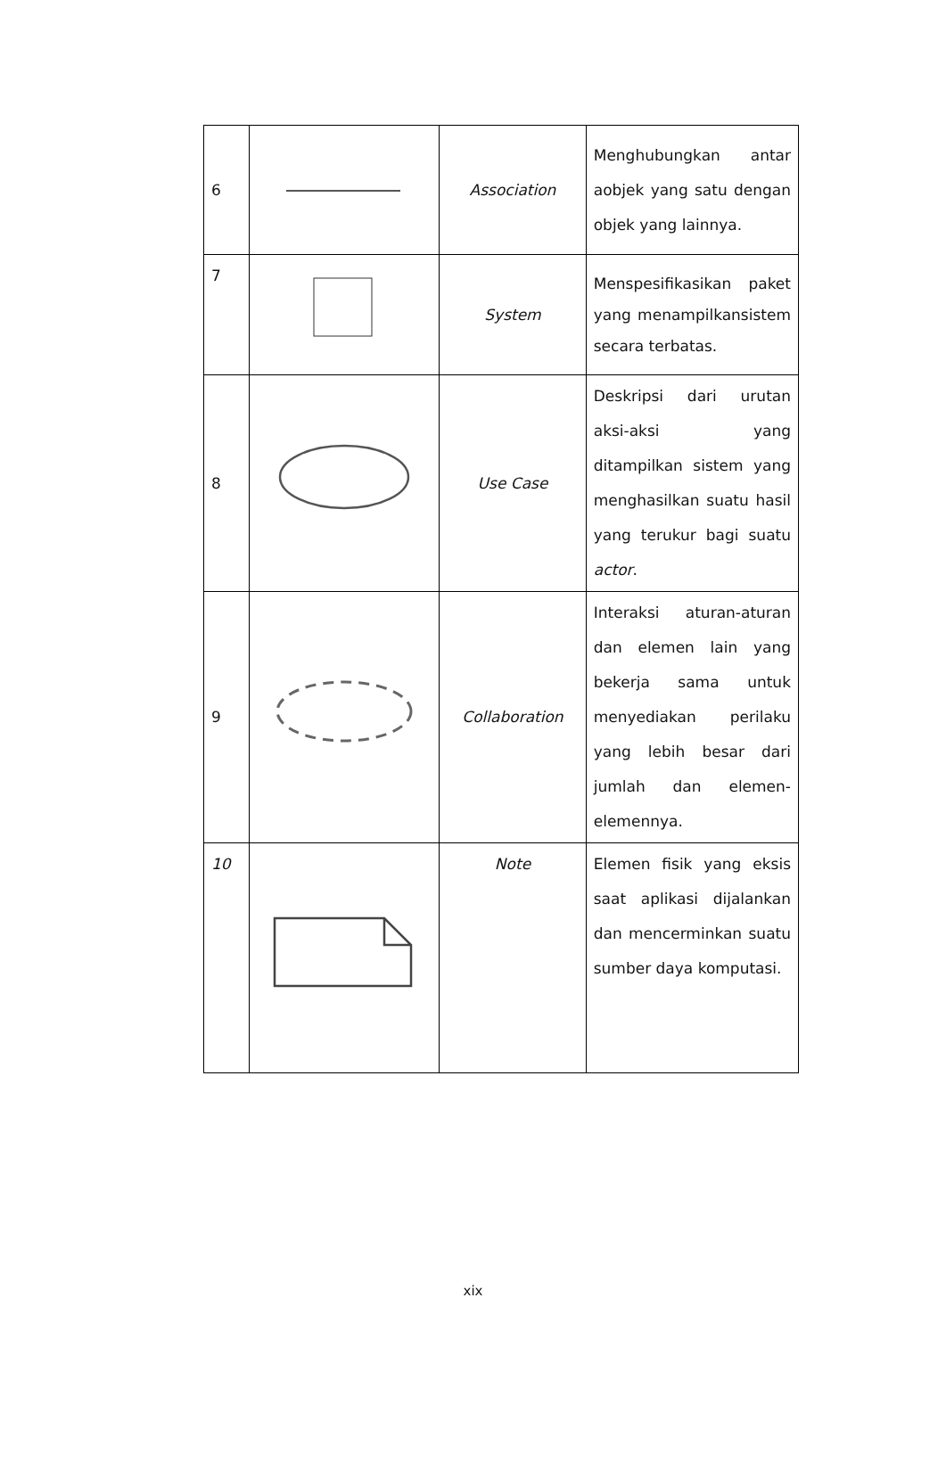| 6 | | Association | Menghubungkan antar aobjek yang satu dengan objek yang lainnya. |
| 7 | | System | Menspesifikasikan paket yang menampilkansistem secara terbatas. |
| 8 | | Use Case | Deskripsi dari urutan aksi-aksi yang ditampilkan sistem yang menghasilkan suatu hasil yang terukur bagi suatu actor . |
| 9 | | Collaboration | Interaksi aturan-aturan dan elemen lain yang bekerja sama untuk menyediakan perilaku yang lebih besar dari jumlah dan elemen-elemennya. |
| 10 | | Note | Elemen fisik yang eksis saat aplikasi dijalankan dan mencerminkan suatu sumber daya komputasi. |
xix